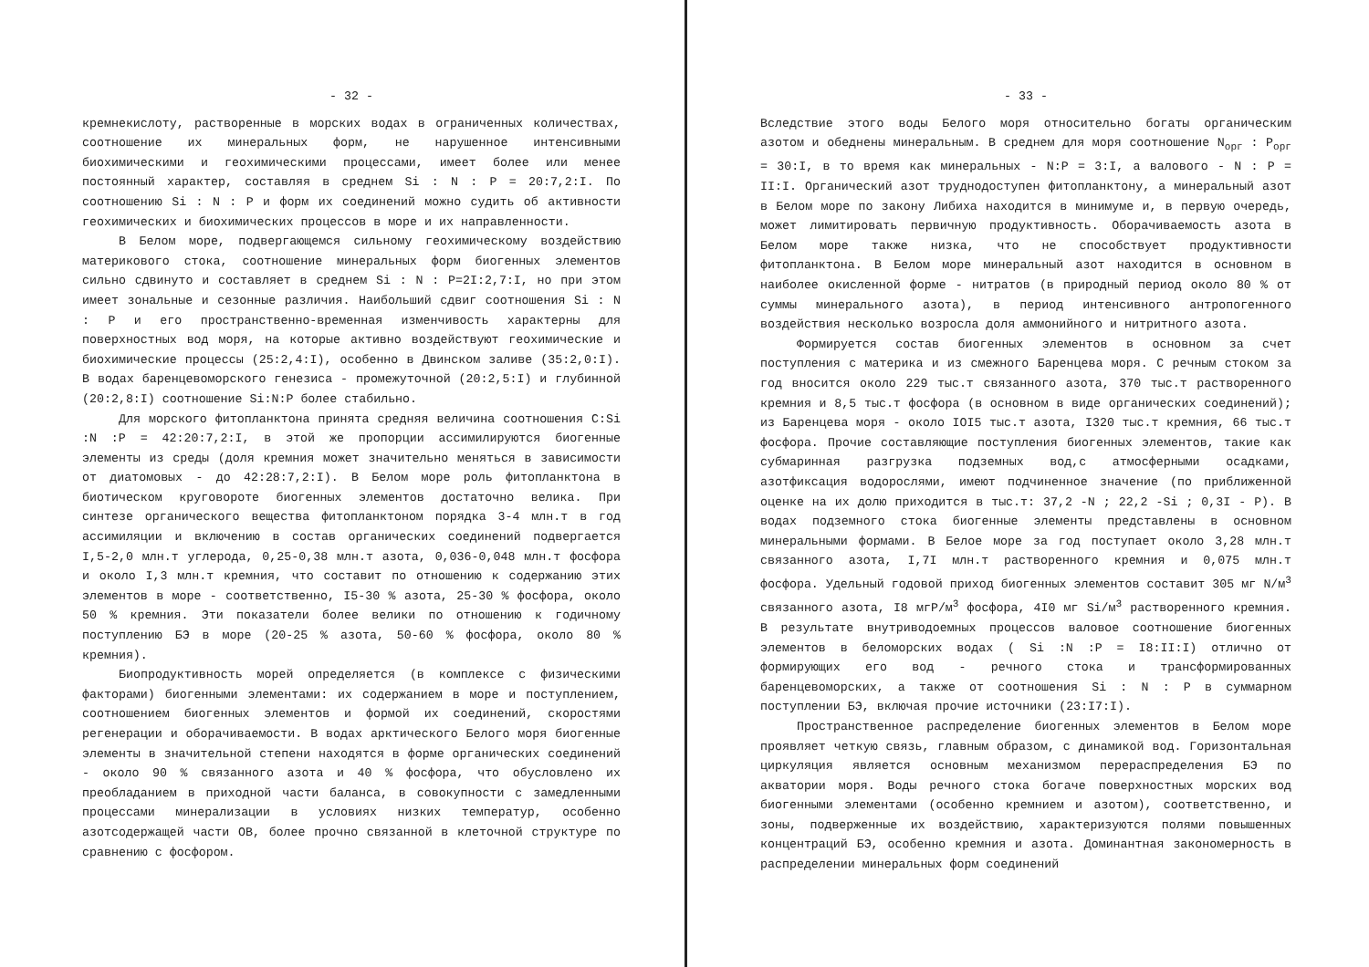- 32 -
кремнекислоту, растворенные в морских водах в ограниченных количествах, соотношение их минеральных форм, не нарушенное интенсивными биохимическими и геохимическими процессами, имеет более или менее постоянный характер, составляя в среднем Si : N : P = 20:7,2:I. По соотношению Si : N : P и форм их соединений можно судить об активности геохимических и биохимических процессов в море и их направленности.
В Белом море, подвергающемся сильному геохимическому воздействию материкового стока, соотношение минеральных форм биогенных элементов сильно сдвинуто и составляет в среднем Si : N : P=2I:2,7:I, но при этом имеет зональные и сезонные различия. Наибольший сдвиг соотношения Si : N : P и его пространственно-временная изменчивость характерны для поверхностных вод моря, на которые активно воздействуют геохимические и биохимические процессы (25:2,4:I), особенно в Двинском заливе (35:2,0:I). В водах баренцевоморского генезиса - промежуточной (20:2,5:I) и глубинной (20:2,8:I) соотношение Si:N:P более стабильно.
Для морского фитопланктона принята средняя величина соотношения C:Si :N :P = 42:20:7,2:I, в этой же пропорции ассимилируются биогенные элементы из среды (доля кремния может значительно меняться в зависимости от диатомовых - до 42:28:7,2:I). В Белом море роль фитопланктона в биотическом круговороте биогенных элементов достаточно велика. При синтезе органического вещества фитопланктоном порядка 3-4 млн.т в год ассимиляции и включению в состав органических соединений подвергается I,5-2,0 млн.т углерода, 0,25-0,38 млн.т азота, 0,036-0,048 млн.т фосфора и около I,3 млн.т кремния, что составит по отношению к содержанию этих элементов в море - соответственно, I5-30 % азота, 25-30 % фосфора, около 50 % кремния. Эти показатели более велики по отношению к годичному поступлению БЭ в море (20-25 % азота, 50-60 % фосфора, около 80 % кремния).
Биопродуктивность морей определяется (в комплексе с физическими факторами) биогенными элементами: их содержанием в море и поступлением, соотношением биогенных элементов и формой их соединений, скоростями регенерации и оборачиваемости. В водах арктического Белого моря биогенные элементы в значительной степени находятся в форме органических соединений - около 90 % связанного азота и 40 % фосфора, что обусловлено их преобладанием в приходной части баланса, в совокупности с замедленными процессами минерализации в условиях низких температур, особенно азотсодержащей части ОВ, более прочно связанной в клеточной структуре по сравнению с фосфором.
- 33 -
Вследствие этого воды Белого моря относительно богаты органическим азотом и обеднены минеральным. В среднем для моря соотношение N<sub>орг</sub> : P<sub>орг</sub> = 30:I, в то время как минеральных - N:P = 3:I, а валового - N : P = II:I. Органический азот труднодоступен фитопланктону, а минеральный азот в Белом море по закону Либиха находится в минимуме и, в первую очередь, может лимитировать первичную продуктивность. Оборачиваемость азота в Белом море также низка, что не способствует продуктивности фитопланктона. В Белом море минеральный азот находится в основном в наиболее окисленной форме - нитратов (в природный период около 80 % от суммы минерального азота), в период интенсивного антропогенного воздействия несколько возросла доля аммонийного и нитритного азота.
Формируется состав биогенных элементов в основном за счет поступления с материка и из смежного Баренцева моря. С речным стоком за год вносится около 229 тыс.т связанного азота, 370 тыс.т растворенного кремния и 8,5 тыс.т фосфора (в основном в виде органических соединений); из Баренцева моря - около IOI5 тыс.т азота, I320 тыс.т кремния, 66 тыс.т фосфора. Прочие составляющие поступления биогенных элементов, такие как субмаринная разгрузка подземных вод,с атмосферными осадками, азотфиксация водорослями, имеют подчиненное значение (по приближенной оценке на их долю приходится в тыс.т: 37,2 -N ; 22,2 -Si ; 0,3I - P). В водах подземного стока биогенные элементы представлены в основном минеральными формами. В Белое море за год поступает около 3,28 млн.т связанного азота, I,7I млн.т растворенного кремния и 0,075 млн.т фосфора. Удельный годовой приход биогенных элементов составит 305 мг N/м<sup>3</sup> связанного азота, I8 мгP/м<sup>3</sup> фосфора, 4I0 мг Si/м<sup>3</sup> растворенного кремния. В результате внутриводоемных процессов валовое соотношение биогенных элементов в беломорских водах ( Si :N :P = I8:II:I) отлично от формирующих его вод - речного стока и трансформированных баренцевоморских, а также от соотношения Si : N : P в суммарном поступлении БЭ, включая прочие источники (23:I7:I).
Пространственное распределение биогенных элементов в Белом море проявляет четкую связь, главным образом, с динамикой вод. Горизонтальная циркуляция является основным механизмом перераспределения БЭ по акватории моря. Воды речного стока богаче поверхностных морских вод биогенными элементами (особенно кремнием и азотом), соответственно, и зоны, подверженные их воздействию, характеризуются полями повышенных концентраций БЭ, особенно кремния и азота. Доминантная закономерность в распределении минеральных форм соединений